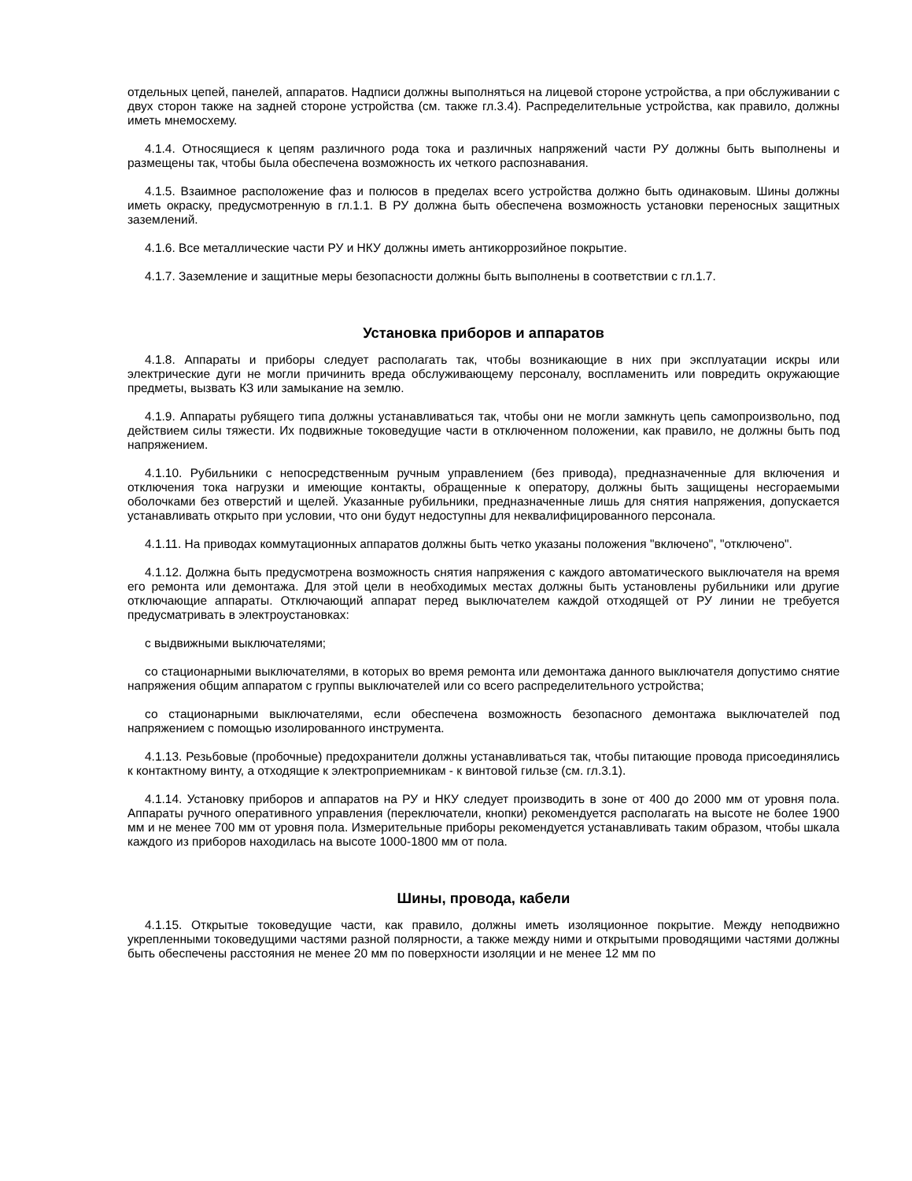отдельных цепей, панелей, аппаратов. Надписи должны выполняться на лицевой стороне устройства, а при обслуживании с двух сторон также на задней стороне устройства (см. также гл.3.4). Распределительные устройства, как правило, должны иметь мнемосхему.
4.1.4. Относящиеся к цепям различного рода тока и различных напряжений части РУ должны быть выполнены и размещены так, чтобы была обеспечена возможность их четкого распознавания.
4.1.5. Взаимное расположение фаз и полюсов в пределах всего устройства должно быть одинаковым. Шины должны иметь окраску, предусмотренную в гл.1.1. В РУ должна быть обеспечена возможность установки переносных защитных заземлений.
4.1.6. Все металлические части РУ и НКУ должны иметь антикоррозийное покрытие.
4.1.7. Заземление и защитные меры безопасности должны быть выполнены в соответствии с гл.1.7.
Установка приборов и аппаратов
4.1.8. Аппараты и приборы следует располагать так, чтобы возникающие в них при эксплуатации искры или электрические дуги не могли причинить вреда обслуживающему персоналу, воспламенить или повредить окружающие предметы, вызвать КЗ или замыкание на землю.
4.1.9. Аппараты рубящего типа должны устанавливаться так, чтобы они не могли замкнуть цепь самопроизвольно, под действием силы тяжести. Их подвижные токоведущие части в отключенном положении, как правило, не должны быть под напряжением.
4.1.10. Рубильники с непосредственным ручным управлением (без привода), предназначенные для включения и отключения тока нагрузки и имеющие контакты, обращенные к оператору, должны быть защищены несгораемыми оболочками без отверстий и щелей. Указанные рубильники, предназначенные лишь для снятия напряжения, допускается устанавливать открыто при условии, что они будут недоступны для неквалифицированного персонала.
4.1.11. На приводах коммутационных аппаратов должны быть четко указаны положения "включено", "отключено".
4.1.12. Должна быть предусмотрена возможность снятия напряжения с каждого автоматического выключателя на время его ремонта или демонтажа. Для этой цели в необходимых местах должны быть установлены рубильники или другие отключающие аппараты. Отключающий аппарат перед выключателем каждой отходящей от РУ линии не требуется предусматривать в электроустановках:
с выдвижными выключателями;
со стационарными выключателями, в которых во время ремонта или демонтажа данного выключателя допустимо снятие напряжения общим аппаратом с группы выключателей или со всего распределительного устройства;
со стационарными выключателями, если обеспечена возможность безопасного демонтажа выключателей под напряжением с помощью изолированного инструмента.
4.1.13. Резьбовые (пробочные) предохранители должны устанавливаться так, чтобы питающие провода присоединялись к контактному винту, а отходящие к электроприемникам - к винтовой гильзе (см. гл.3.1).
4.1.14. Установку приборов и аппаратов на РУ и НКУ следует производить в зоне от 400 до 2000 мм от уровня пола. Аппараты ручного оперативного управления (переключатели, кнопки) рекомендуется располагать на высоте не более 1900 мм и не менее 700 мм от уровня пола. Измерительные приборы рекомендуется устанавливать таким образом, чтобы шкала каждого из приборов находилась на высоте 1000-1800 мм от пола.
Шины, провода, кабели
4.1.15. Открытые токоведущие части, как правило, должны иметь изоляционное покрытие. Между неподвижно укрепленными токоведущими частями разной полярности, а также между ними и открытыми проводящими частями должны быть обеспечены расстояния не менее 20 мм по поверхности изоляции и не менее 12 мм по